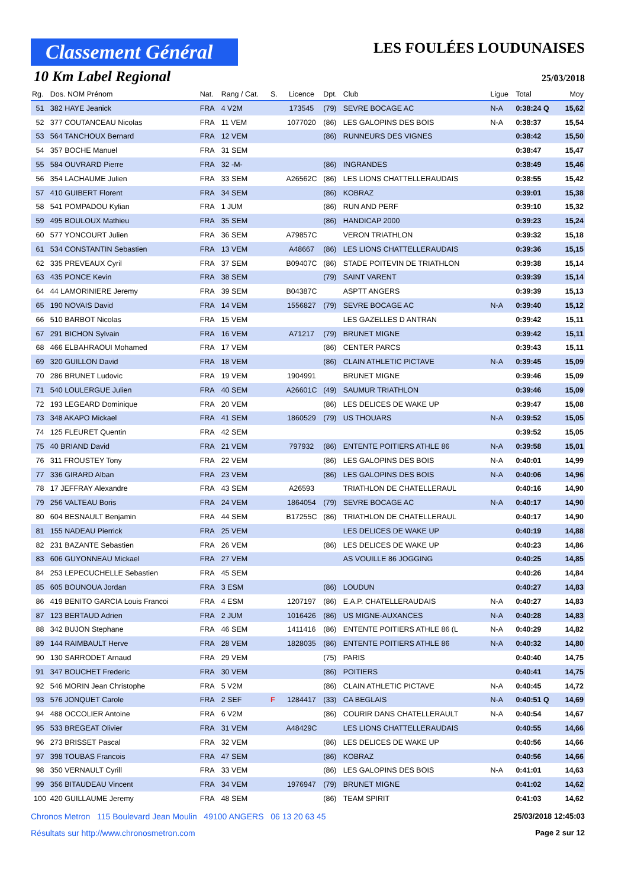Classement Général
LES FOULÉES LOUDUNAISES
10 Km Label Regional 25/03/2018
| Rg. | Dos. NOM Prénom | Nat. | Rang / Cat. | S. | Licence | Dpt. | Club | Ligue | Total | Moy |
| --- | --- | --- | --- | --- | --- | --- | --- | --- | --- | --- |
| 51 | 382 HAYE Jeanick | FRA | 4 V2M | | 173545 | (79) | SEVRE BOCAGE AC | N-A | 0:38:24 Q | 15,62 |
| 52 | 377 COUTANCEAU Nicolas | FRA | 11 VEM | | 1077020 | (86) | LES GALOPINS DES BOIS | N-A | 0:38:37 | 15,54 |
| 53 | 564 TANCHOUX Bernard | FRA | 12 VEM | | | (86) | RUNNEURS DES VIGNES | | 0:38:42 | 15,50 |
| 54 | 357 BOCHE Manuel | FRA | 31 SEM | | | | | | 0:38:47 | 15,47 |
| 55 | 584 OUVRARD Pierre | FRA | 32 -M- | | | (86) | INGRANDES | | 0:38:49 | 15,46 |
| 56 | 354 LACHAUME Julien | FRA | 33 SEM | | A26562C | (86) | LES LIONS CHATTELLERAUDAIS | | 0:38:55 | 15,42 |
| 57 | 410 GUIBERT Florent | FRA | 34 SEM | | | (86) | KOBRAZ | | 0:39:01 | 15,38 |
| 58 | 541 POMPADOU Kylian | FRA | 1 JUM | | | (86) | RUN AND PERF | | 0:39:10 | 15,32 |
| 59 | 495 BOULOUX Mathieu | FRA | 35 SEM | | | (86) | HANDICAP 2000 | | 0:39:23 | 15,24 |
| 60 | 577 YONCOURT Julien | FRA | 36 SEM | | A79857C | | VERON TRIATHLON | | 0:39:32 | 15,18 |
| 61 | 534 CONSTANTIN Sebastien | FRA | 13 VEM | | A48667 | (86) | LES LIONS CHATTELLERAUDAIS | | 0:39:36 | 15,15 |
| 62 | 335 PREVEAUX Cyril | FRA | 37 SEM | | B09407C | (86) | STADE POITEVIN DE TRIATHLON | | 0:39:38 | 15,14 |
| 63 | 435 PONCE Kevin | FRA | 38 SEM | | | (79) | SAINT VARENT | | 0:39:39 | 15,14 |
| 64 | 44 LAMORINIERE Jeremy | FRA | 39 SEM | | B04387C | | ASPTT ANGERS | | 0:39:39 | 15,13 |
| 65 | 190 NOVAIS David | FRA | 14 VEM | | 1556827 | (79) | SEVRE BOCAGE AC | N-A | 0:39:40 | 15,12 |
| 66 | 510 BARBOT Nicolas | FRA | 15 VEM | | | | LES GAZELLES D ANTRAN | | 0:39:42 | 15,11 |
| 67 | 291 BICHON Sylvain | FRA | 16 VEM | | A71217 | (79) | BRUNET MIGNE | | 0:39:42 | 15,11 |
| 68 | 466 ELBAHRAOUI Mohamed | FRA | 17 VEM | | | (86) | CENTER PARCS | | 0:39:43 | 15,11 |
| 69 | 320 GUILLON David | FRA | 18 VEM | | | (86) | CLAIN ATHLETIC PICTAVE | N-A | 0:39:45 | 15,09 |
| 70 | 286 BRUNET Ludovic | FRA | 19 VEM | | 1904991 | | BRUNET MIGNE | | 0:39:46 | 15,09 |
| 71 | 540 LOULERGUE Julien | FRA | 40 SEM | | A26601C | (49) | SAUMUR TRIATHLON | | 0:39:46 | 15,09 |
| 72 | 193 LEGEARD Dominique | FRA | 20 VEM | | | (86) | LES DELICES DE WAKE UP | | 0:39:47 | 15,08 |
| 73 | 348 AKAPO Mickael | FRA | 41 SEM | | 1860529 | (79) | US THOUARS | N-A | 0:39:52 | 15,05 |
| 74 | 125 FLEURET Quentin | FRA | 42 SEM | | | | | | 0:39:52 | 15,05 |
| 75 | 40 BRIAND David | FRA | 21 VEM | | 797932 | (86) | ENTENTE POITIERS ATHLE 86 | N-A | 0:39:58 | 15,01 |
| 76 | 311 FROUSTEY Tony | FRA | 22 VEM | | | (86) | LES GALOPINS DES BOIS | N-A | 0:40:01 | 14,99 |
| 77 | 336 GIRARD Alban | FRA | 23 VEM | | | (86) | LES GALOPINS DES BOIS | N-A | 0:40:06 | 14,96 |
| 78 | 17 JEFFRAY Alexandre | FRA | 43 SEM | | A26593 | | TRIATHLON DE CHATELLERAUL | | 0:40:16 | 14,90 |
| 79 | 256 VALTEAU Boris | FRA | 24 VEM | | 1864054 | (79) | SEVRE BOCAGE AC | N-A | 0:40:17 | 14,90 |
| 80 | 604 BESNAULT Benjamin | FRA | 44 SEM | | B17255C | (86) | TRIATHLON DE CHATELLERAUL | | 0:40:17 | 14,90 |
| 81 | 155 NADEAU Pierrick | FRA | 25 VEM | | | | LES DELICES DE WAKE UP | | 0:40:19 | 14,88 |
| 82 | 231 BAZANTE Sebastien | FRA | 26 VEM | | | (86) | LES DELICES DE WAKE UP | | 0:40:23 | 14,86 |
| 83 | 606 GUYONNEAU Mickael | FRA | 27 VEM | | | | AS VOUILLE 86 JOGGING | | 0:40:25 | 14,85 |
| 84 | 253 LEPECUCHELLE Sebastien | FRA | 45 SEM | | | | | | 0:40:26 | 14,84 |
| 85 | 605 BOUNOUA Jordan | FRA | 3 ESM | | | (86) | LOUDUN | | 0:40:27 | 14,83 |
| 86 | 419 BENITO GARCIA Louis Francoi | FRA | 4 ESM | | 1207197 | (86) | E.A.P. CHATELLERAUDAIS | N-A | 0:40:27 | 14,83 |
| 87 | 123 BERTAUD Adrien | FRA | 2 JUM | | 1016426 | (86) | US MIGNE-AUXANCES | N-A | 0:40:28 | 14,83 |
| 88 | 342 BUJON Stephane | FRA | 46 SEM | | 1411416 | (86) | ENTENTE POITIERS ATHLE 86 (L | N-A | 0:40:29 | 14,82 |
| 89 | 144 RAIMBAULT Herve | FRA | 28 VEM | | 1828035 | (86) | ENTENTE POITIERS ATHLE 86 | N-A | 0:40:32 | 14,80 |
| 90 | 130 SARRODET Arnaud | FRA | 29 VEM | | | (75) | PARIS | | 0:40:40 | 14,75 |
| 91 | 347 BOUCHET Frederic | FRA | 30 VEM | | | (86) | POITIERS | | 0:40:41 | 14,75 |
| 92 | 546 MORIN Jean Christophe | FRA | 5 V2M | | | (86) | CLAIN ATHLETIC PICTAVE | N-A | 0:40:45 | 14,72 |
| 93 | 576 JONQUET Carole | FRA | 2 SEF | F | 1284417 | (33) | CA BEGLAIS | N-A | 0:40:51 Q | 14,69 |
| 94 | 488 OCCOLIER Antoine | FRA | 6 V2M | | | (86) | COURIR DANS CHATELLERAULT | N-A | 0:40:54 | 14,67 |
| 95 | 533 BREGEAT Olivier | FRA | 31 VEM | | A48429C | | LES LIONS CHATTELLERAUDAIS | | 0:40:55 | 14,66 |
| 96 | 273 BRISSET Pascal | FRA | 32 VEM | | | (86) | LES DELICES DE WAKE UP | | 0:40:56 | 14,66 |
| 97 | 398 TOUBAS Francois | FRA | 47 SEM | | | (86) | KOBRAZ | | 0:40:56 | 14,66 |
| 98 | 350 VERNAULT Cyrill | FRA | 33 VEM | | | (86) | LES GALOPINS DES BOIS | N-A | 0:41:01 | 14,63 |
| 99 | 356 BITAUDEAU Vincent | FRA | 34 VEM | | 1976947 | (79) | BRUNET MIGNE | | 0:41:02 | 14,62 |
| 100 | 420 GUILLAUME Jeremy | FRA | 48 SEM | | | (86) | TEAM SPIRIT | | 0:41:03 | 14,62 |
Chronos Metron 115 Boulevard Jean Moulin 49100 ANGERS 06 13 20 63 45 25/03/2018 12:45:03
Résultats sur http://www.chronosmetron.com Page 2 sur 12